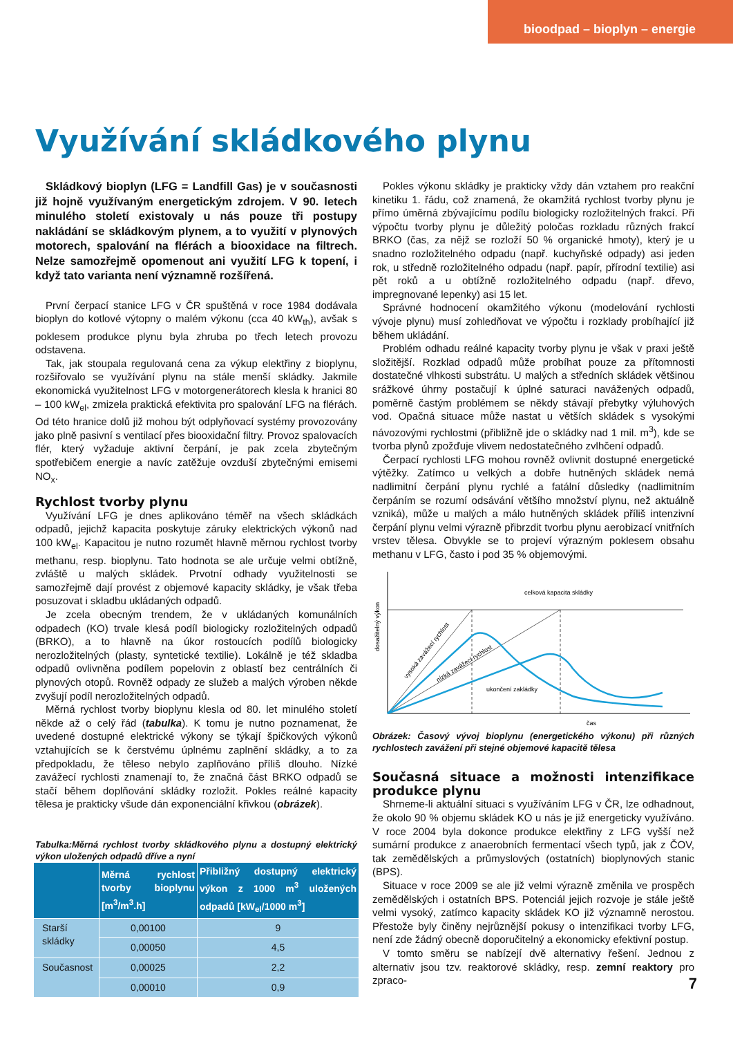bioodpad – bioplyn – energie
Využívání skládkového plynu
Skládkový bioplyn (LFG = Landfill Gas) je v současnosti již hojně využívaným energetickým zdrojem. V 90. letech minulého století existovaly u nás pouze tři postupy nakládání se skládkovým plynem, a to využití v plynových motorech, spalování na flérách a biooxidace na filtrech. Nelze samozřejmě opomenout ani využití LFG k topení, i když tato varianta není významně rozšířená.
První čerpací stanice LFG v ČR spuštěná v roce 1984 dodávala bioplyn do kotlové výtopny o malém výkonu (cca 40 kW<sub>th</sub>), avšak s poklesem produkce plynu byla zhruba po třech letech provozu odstavena.
Tak, jak stoupala regulovaná cena za výkup elektřiny z bioplynu, rozšiřovalo se využívání plynu na stále menší skládky. Jakmile ekonomická využitelnost LFG v motorgenerátorech klesla k hranici 80 – 100 kW<sub>el</sub>, zmizela praktická efektivita pro spalování LFG na flérách. Od této hranice dolů již mohou být odplyňovací systémy provozovány jako plně pasivní s ventilací přes biooxidační filtry. Provoz spalovacích flér, který vyžaduje aktivní čerpání, je pak zcela zbytečným spotřebičem energie a navíc zatěžuje ovzduší zbytečnými emisemi NO<sub>x</sub>.
Rychlost tvorby plynu
Využívání LFG je dnes aplikováno téměř na všech skládkách odpadů, jejichž kapacita poskytuje záruky elektrických výkonů nad 100 kW<sub>el</sub>. Kapacitou je nutno rozumět hlavně měrnou rychlost tvorby methanu, resp. bioplynu. Tato hodnota se ale určuje velmi obtížně, zvláště u malých skládek. Prvotní odhady využitelnosti se samozřejmě dají provést z objemové kapacity skládky, je však třeba posuzovat i skladbu ukládaných odpadů.
Je zcela obecným trendem, že v ukládaných komunálních odpadech (KO) trvale klesá podíl biologicky rozložitelných odpadů (BRKO), a to hlavně na úkor rostoucích podílů biologicky nerozložitelných (plasty, syntetické textilie). Lokálně je též skladba odpadů ovlivněna podílem popelovin z oblastí bez centrálních či plynových otopů. Rovněž odpady ze služeb a malých výroben někde zvyšují podíl nerozložitelných odpadů.
Měrná rychlost tvorby bioplynu klesla od 80. let minulého století někde až o celý řád (tabulka). K tomu je nutno poznamenat, že uvedené dostupné elektrické výkony se týkají špičkových výkonů vztahujících se k čerstvému úplnému zaplnění skládky, a to za předpokladu, že těleso nebylo zaplňováno příliš dlouho. Nízké zavážecí rychlosti znamenají to, že značná část BRKO odpadů se stačí během doplňování skládky rozložit. Pokles reálné kapacity tělesa je prakticky všude dán exponenciální křivkou (obrázek).
Tabulka:Měrná rychlost tvorby skládkového plynu a dostupný elektrický výkon uložených odpadů dříve a nyní
| | Měrná rychlost tvorby bioplynu [m<sup>3</sup>/m<sup>3</sup>.h] | Přibližný dostupný elektrický výkon z 1000 m<sup>3</sup> uložených odpadů [kW<sub>el</sub>/1000 m<sup>3</sup>] |
| --- | --- | --- |
| Starší skládky | 0,00100 | 9 |
| | 0,00050 | 4,5 |
| Současnost | 0,00025 | 2,2 |
| | 0,00010 | 0,9 |
Pokles výkonu skládky je prakticky vždy dán vztahem pro reakční kinetiku 1. řádu, což znamená, že okamžitá rychlost tvorby plynu je přímo úměrná zbývajícímu podílu biologicky rozložitelných frakcí. Při výpočtu tvorby plynu je důležitý poločas rozkladu různých frakcí BRKO (čas, za nějž se rozloží 50 % organické hmoty), který je u snadno rozložitelného odpadu (např. kuchyňské odpady) asi jeden rok, u středně rozložitelného odpadu (např. papír, přírodní textilie) asi pět roků a u obtížně rozložitelného odpadu (např. dřevo, impregnované lepenky) asi 15 let.
Správné hodnocení okamžitého výkonu (modelování rychlosti vývoje plynu) musí zohledňovat ve výpočtu i rozklady probíhající již během ukládání.
Problém odhadu reálné kapacity tvorby plynu je však v praxi ještě složitější. Rozklad odpadů může probíhat pouze za přítomnosti dostatečné vlhkosti substrátu. U malých a středních skládek většinou srážkové úhrny postačují k úplné saturaci navážených odpadů, poměrně častým problémem se někdy stávají přebytky výluhových vod. Opačná situace může nastat u větších skládek s vysokými návozovými rychlostmi (přibližně jde o skládky nad 1 mil. m<sup>3</sup>), kde se tvorba plynů zpožďuje vlivem nedostatečného zvlhčení odpadů.
Čerpací rychlosti LFG mohou rovněž ovlivnit dostupné energetické výtěžky. Zatímco u velkých a dobře hutněných skládek nemá nadlimitní čerpání plynu rychlé a fatální důsledky (nadlimitním čerpáním se rozumí odsávání většího množství plynu, než aktuálně vzniká), může u malých a málo hutněných skládek příliš intenzivní čerpání plynu velmi výrazně přibrzdit tvorbu plynu aerobizací vnitřních vrstev tělesa. Obvykle se to projeví výrazným poklesem obsahu methanu v LFG, často i pod 35 % objemovými.
celková kapacita skládky
dosažitelný výkon
vysoká zavážecí rychlost
nízká zavážecí rychlost
ukončení zakládky
čas
Obrázek: Časový vývoj bioplynu (energetického výkonu) při různých rychlostech zavážení při stejné objemové kapacitě tělesa
Současná situace a možnosti intenzifikace produkce plynu
Shrneme-li aktuální situaci s využíváním LFG v ČR, lze odhadnout, že okolo 90 % objemu skládek KO u nás je již energeticky využíváno. V roce 2004 byla dokonce produkce elektřiny z LFG vyšší než sumární produkce z anaerobních fermentací všech typů, jak z ČOV, tak zemědělských a průmyslových (ostatních) bioplynových stanic (BPS).
Situace v roce 2009 se ale již velmi výrazně změnila ve prospěch zemědělských i ostatních BPS. Potenciál jejich rozvoje je stále ještě velmi vysoký, zatímco kapacity skládek KO již významně nerostou. Přestože byly činěny nejrůznější pokusy o intenzifikaci tvorby LFG, není zde žádný obecně doporučitelný a ekonomicky efektivní postup.
V tomto směru se nabízejí dvě alternativy řešení. Jednou z alternativ jsou tzv. reaktorové skládky, resp. zemní reaktory pro zpraco-
7